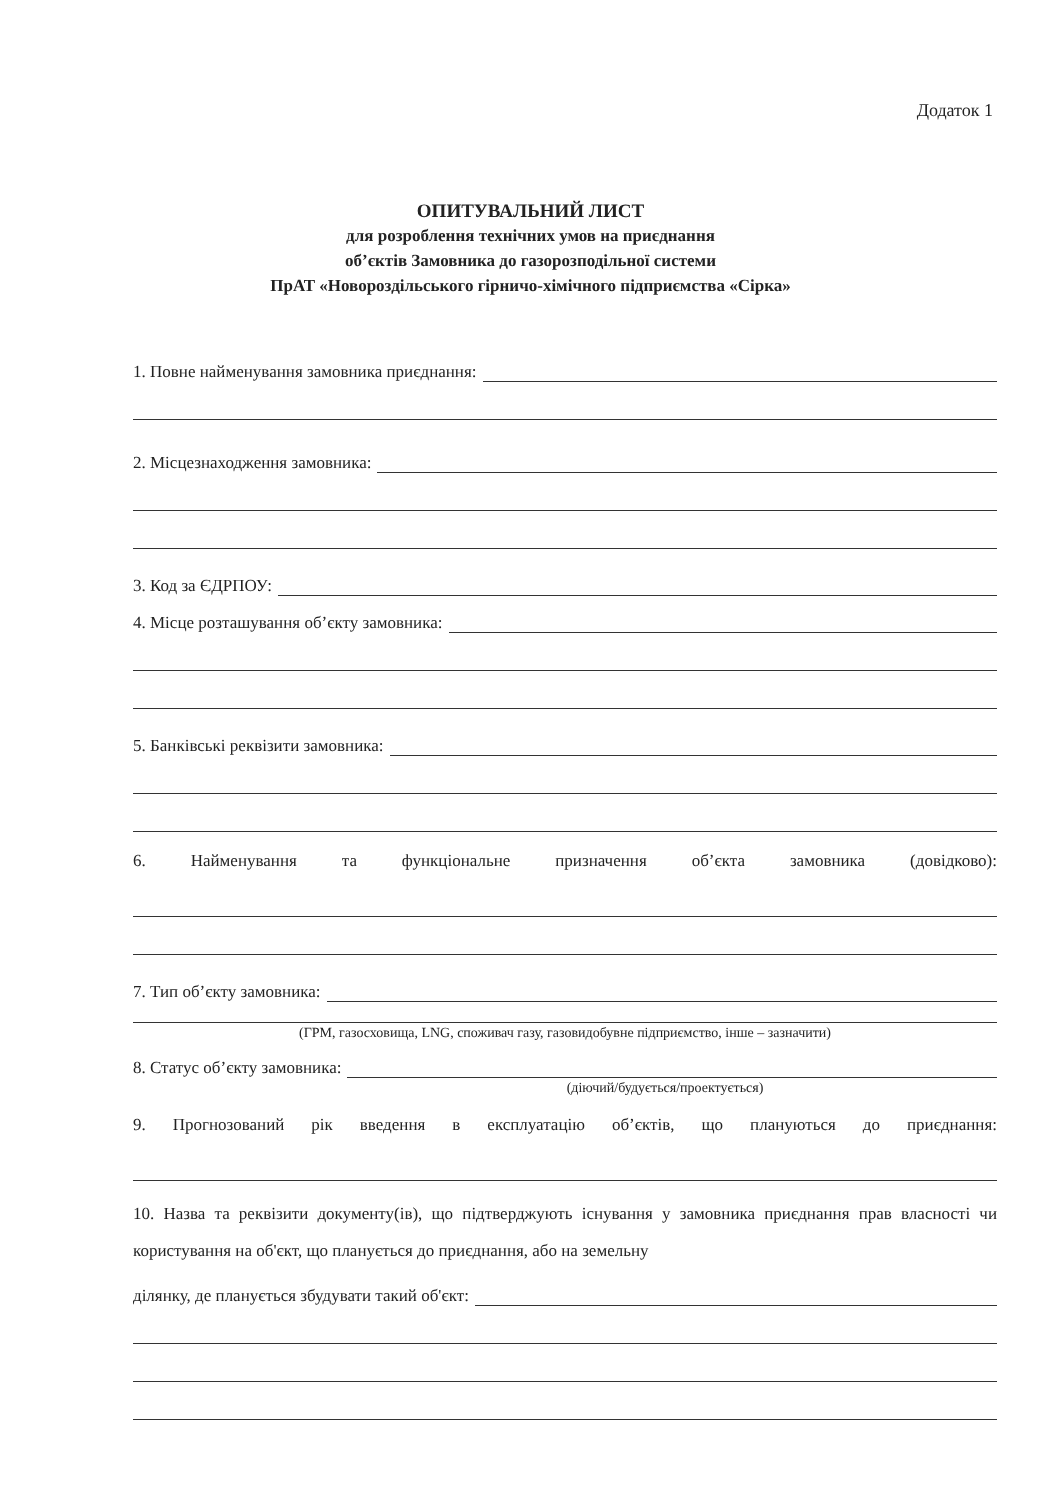Додаток 1
ОПИТУВАЛЬНИЙ ЛИСТ
для розроблення технічних умов на приєднання
об’єктів Замовника до газорозподільної системи
ПрАТ «Новороздільського гірничо-хімічного підприємства «Сірка»
1. Повне найменування замовника приєднання:
2. Місцезнаходження замовника:
3. Код за ЄДРПОУ:
4. Місце розташування об’єкту замовника:
5. Банківські реквізити замовника:
6. Найменування та функціональне призначення об’єкта замовника (довідково):
7. Тип об’єкту замовника:
(ГРМ, газосховища, LNG, споживач газу, газовидобувне підприємство, інше – зазначити)
8. Статус об’єкту замовника:
(діючий/будується/проектується)
9. Прогнозований рік введення в експлуатацію об’єктів, що плануються до приєднання:
10. Назва та реквізити документу(ів), що підтверджують існування у замовника приєднання прав власності чи користування на об'єкт, що планується до приєднання, або на земельну
ділянку, де планується збудувати такий об'єкт: